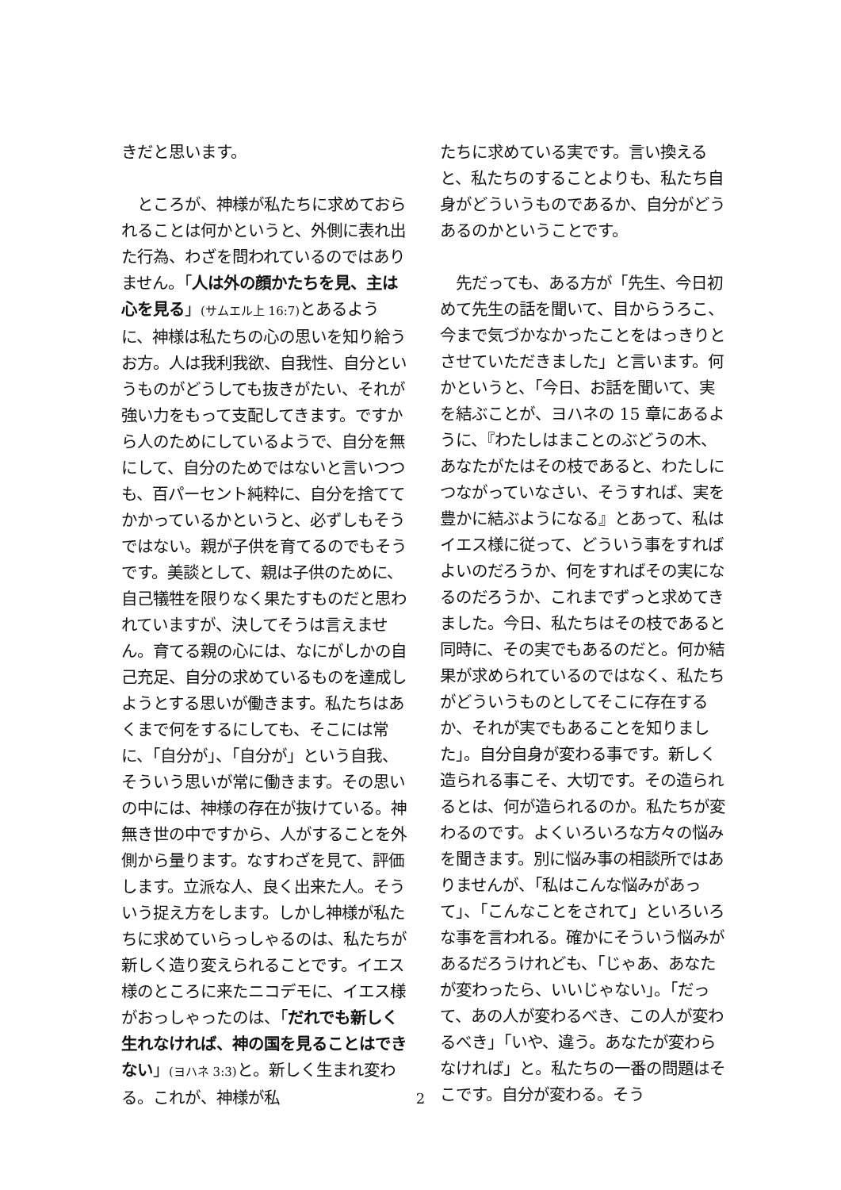きだと思います。
　ところが、神様が私たちに求めておられることは何かというと、外側に表れ出た行為、わざを問われているのではありません。「人は外の顔かたちを見、主は心を見る」(サムエル上 16:7) とあるように、神様は私たちの心の思いを知り給うお方。人は我利我欲、自我性、自分というものがどうしても抜きがたい、それが強い力をもって支配してきます。ですから人のためにしているようで、自分を無にして、自分のためではないと言いつつも、百パーセント純粋に、自分を捨ててかかっているかというと、必ずしもそうではない。親が子供を育てるのでもそうです。美談として、親は子供のために、自己犠牲を限りなく果たすものだと思われていますが、決してそうは言えません。育てる親の心には、なにがしかの自己充足、自分の求めているものを達成しようとする思いが働きます。私たちはあくまで何をするにしても、そこには常に、「自分が」、「自分が」という自我、そういう思いが常に働きます。その思いの中には、神様の存在が抜けている。神無き世の中ですから、人がすることを外側から量ります。なすわざを見て、評価します。立派な人、良く出来た人。そういう捉え方をします。しかし神様が私たちに求めていらっしゃるのは、私たちが新しく造り変えられることです。イエス様のところに来たニコデモに、イエス様がおっしゃったのは、「だれでも新しく生れなければ、神の国を見ることはできない」(ヨハネ 3:3) と。新しく生まれ変わる。これが、神様が私
たちに求めている実です。言い換えると、私たちのすることよりも、私たち自身がどういうものであるか、自分がどうあるのかということです。
　先だっても、ある方が「先生、今日初めて先生の話を聞いて、目からうろこ、今まで気づかなかったことをはっきりとさせていただきました」と言います。何かというと、「今日、お話を聞いて、実を結ぶことが、ヨハネの 15 章にあるように、『わたしはまことのぶどうの木、あなたがたはその枝であると、わたしにつながっていなさい、そうすれば、実を豊かに結ぶようになる』とあって、私はイエス様に従って、どういう事をすればよいのだろうか、何をすればその実になるのだろうか、これまでずっと求めてきました。今日、私たちはその枝であると同時に、その実でもあるのだと。何か結果が求められているのではなく、私たちがどういうものとしてそこに存在するか、それが実でもあることを知りました」。自分自身が変わる事です。新しく造られる事こそ、大切です。その造られるとは、何が造られるのか。私たちが変わるのです。よくいろいろな方々の悩みを聞きます。別に悩み事の相談所ではありませんが、「私はこんな悩みがあって」、「こんなことをされて」といろいろな事を言われる。確かにそういう悩みがあるだろうけれども、「じゃあ、あなたが変わったら、いいじゃない」。「だって、あの人が変わるべき、この人が変わるべき」「いや、違う。あなたが変わらなければ」と。私たちの一番の問題はそこです。自分が変わる。そう
2